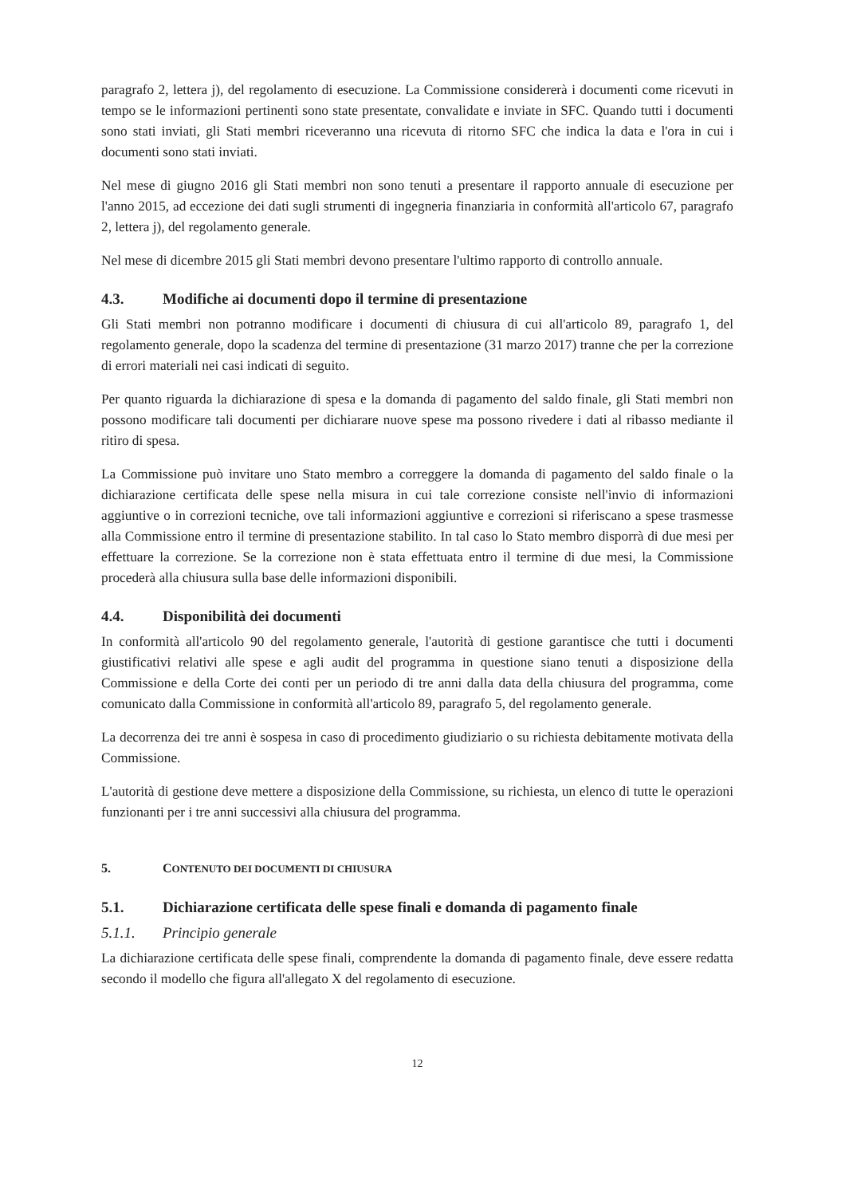paragrafo 2, lettera j), del regolamento di esecuzione. La Commissione considererà i documenti come ricevuti in tempo se le informazioni pertinenti sono state presentate, convalidate e inviate in SFC. Quando tutti i documenti sono stati inviati, gli Stati membri riceveranno una ricevuta di ritorno SFC che indica la data e l'ora in cui i documenti sono stati inviati.
Nel mese di giugno 2016 gli Stati membri non sono tenuti a presentare il rapporto annuale di esecuzione per l'anno 2015, ad eccezione dei dati sugli strumenti di ingegneria finanziaria in conformità all'articolo 67, paragrafo 2, lettera j), del regolamento generale.
Nel mese di dicembre 2015 gli Stati membri devono presentare l'ultimo rapporto di controllo annuale.
4.3. Modifiche ai documenti dopo il termine di presentazione
Gli Stati membri non potranno modificare i documenti di chiusura di cui all'articolo 89, paragrafo 1, del regolamento generale, dopo la scadenza del termine di presentazione (31 marzo 2017) tranne che per la correzione di errori materiali nei casi indicati di seguito.
Per quanto riguarda la dichiarazione di spesa e la domanda di pagamento del saldo finale, gli Stati membri non possono modificare tali documenti per dichiarare nuove spese ma possono rivedere i dati al ribasso mediante il ritiro di spesa.
La Commissione può invitare uno Stato membro a correggere la domanda di pagamento del saldo finale o la dichiarazione certificata delle spese nella misura in cui tale correzione consiste nell'invio di informazioni aggiuntive o in correzioni tecniche, ove tali informazioni aggiuntive e correzioni si riferiscano a spese trasmesse alla Commissione entro il termine di presentazione stabilito. In tal caso lo Stato membro disporrà di due mesi per effettuare la correzione. Se la correzione non è stata effettuata entro il termine di due mesi, la Commissione procederà alla chiusura sulla base delle informazioni disponibili.
4.4. Disponibilità dei documenti
In conformità all'articolo 90 del regolamento generale, l'autorità di gestione garantisce che tutti i documenti giustificativi relativi alle spese e agli audit del programma in questione siano tenuti a disposizione della Commissione e della Corte dei conti per un periodo di tre anni dalla data della chiusura del programma, come comunicato dalla Commissione in conformità all'articolo 89, paragrafo 5, del regolamento generale.
La decorrenza dei tre anni è sospesa in caso di procedimento giudiziario o su richiesta debitamente motivata della Commissione.
L'autorità di gestione deve mettere a disposizione della Commissione, su richiesta, un elenco di tutte le operazioni funzionanti per i tre anni successivi alla chiusura del programma.
5. CONTENUTO DEI DOCUMENTI DI CHIUSURA
5.1. Dichiarazione certificata delle spese finali e domanda di pagamento finale
5.1.1. Principio generale
La dichiarazione certificata delle spese finali, comprendente la domanda di pagamento finale, deve essere redatta secondo il modello che figura all'allegato X del regolamento di esecuzione.
12